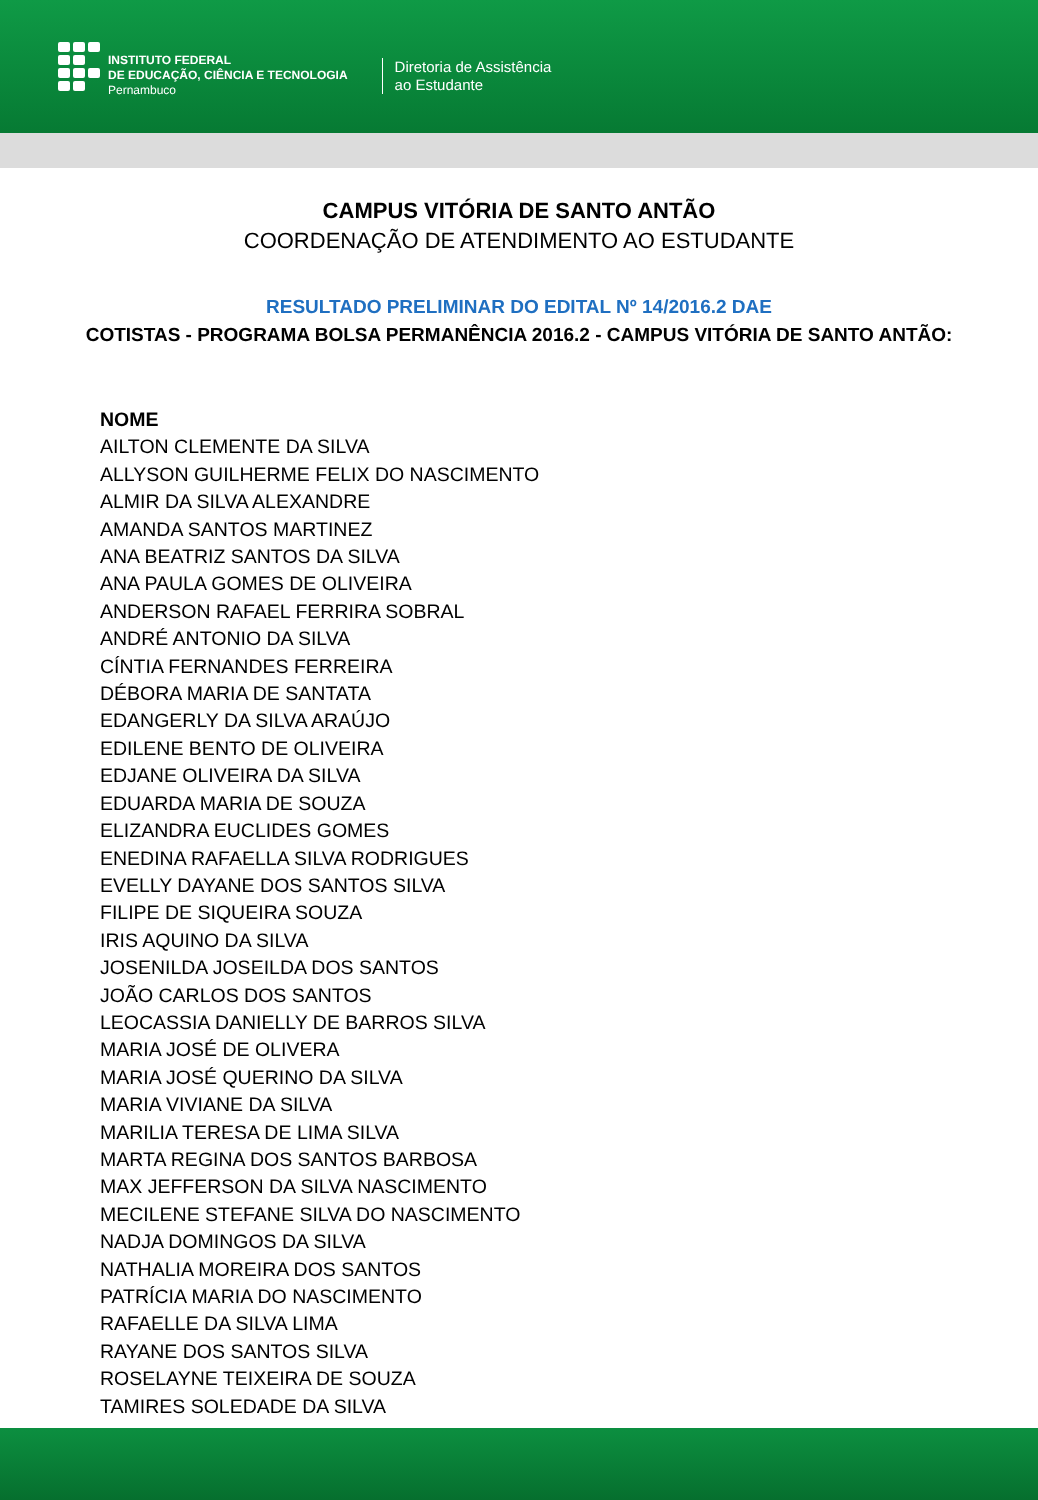INSTITUTO FEDERAL
DE EDUCAÇÃO, CIÊNCIA E TECNOLOGIA
Pernambuco
Diretoria de Assistência
ao Estudante
CAMPUS VITÓRIA DE SANTO ANTÃO
COORDENAÇÃO DE ATENDIMENTO AO ESTUDANTE
RESULTADO PRELIMINAR DO EDITAL Nº 14/2016.2 DAE
COTISTAS - PROGRAMA BOLSA PERMANÊNCIA 2016.2 - CAMPUS VITÓRIA DE SANTO ANTÃO:
NOME
AILTON CLEMENTE DA SILVA
ALLYSON GUILHERME FELIX DO NASCIMENTO
ALMIR DA SILVA ALEXANDRE
AMANDA SANTOS MARTINEZ
ANA BEATRIZ SANTOS DA SILVA
ANA PAULA GOMES DE OLIVEIRA
ANDERSON RAFAEL FERRIRA SOBRAL
ANDRÉ ANTONIO DA SILVA
CÍNTIA FERNANDES FERREIRA
DÉBORA MARIA DE SANTATA
EDANGERLY DA SILVA ARAÚJO
EDILENE BENTO DE OLIVEIRA
EDJANE OLIVEIRA DA SILVA
EDUARDA MARIA DE SOUZA
ELIZANDRA EUCLIDES GOMES
ENEDINA RAFAELLA SILVA RODRIGUES
EVELLY DAYANE DOS SANTOS SILVA
FILIPE DE SIQUEIRA SOUZA
IRIS AQUINO DA SILVA
JOSENILDA JOSEILDA DOS SANTOS
JOÃO CARLOS DOS SANTOS
LEOCASSIA DANIELLY DE BARROS SILVA
MARIA JOSÉ DE OLIVERA
MARIA JOSÉ QUERINO DA SILVA
MARIA VIVIANE DA SILVA
MARILIA TERESA DE LIMA SILVA
MARTA REGINA DOS SANTOS BARBOSA
MAX JEFFERSON DA SILVA NASCIMENTO
MECILENE STEFANE SILVA DO NASCIMENTO
NADJA DOMINGOS DA SILVA
NATHALIA MOREIRA DOS SANTOS
PATRÍCIA MARIA DO NASCIMENTO
RAFAELLE DA SILVA LIMA
RAYANE DOS SANTOS SILVA
ROSELAYNE TEIXEIRA DE SOUZA
TAMIRES SOLEDADE DA SILVA